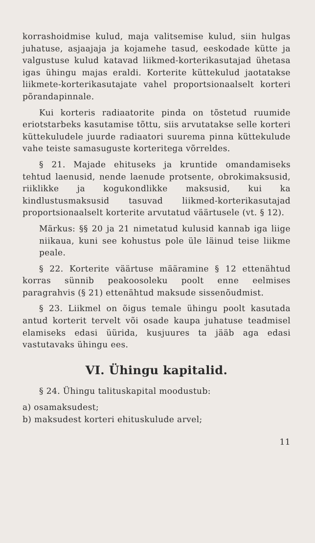korrashoidmise kulud, maja valitsemise kulud, siin hulgas juhatuse, asjaajaja ja kojamehe tasud, eeskodade kütte ja valgustuse kulud katavad liikmed-korterikasutajad ühetasa igas ühingu majas eraldi. Korterite küttekulud jaotatakse liikmete-korterikasutajate vahel proportsionaalselt korteri põrandapinnale.
Kui korteris radiaatorite pinda on tõstetud ruumide eriotstarbeks kasutamise tõttu, siis arvutatakse selle korteri küttekuludele juurde radiaatori suurema pinna küttekulude vahe teiste samasuguste korteritega võrreldes.
§ 21. Majade ehituseks ja kruntide omandamiseks tehtud laenusid, nende laenude protsente, obrokimaksusid, riiklikke ja kogukondlikke maksusid, kui ka kindlustusmaksusid tasuvad liikmed-korterikasutajad proportsionaalselt korterite arvutatud väärtusele (vt. § 12).
Märkus: §§ 20 ja 21 nimetatud kulusid kannab iga liige niikaua, kuni see kohustus pole üle läinud teise liikme peale.
§ 22. Korterite väärtuse määramine § 12 ettenähtud korras sünnib peakoosoleku poolt enne eelmises paragrahvis (§ 21) ettenähtud maksude sissenõudmist.
§ 23. Liikmel on õigus temale ühingu poolt kasutada antud korterit tervelt või osade kaupa juhatuse teadmisel elamiseks edasi üürida, kusjuures ta jääb aga edasi vastutavaks ühingu ees.
VI. Ühingu kapitalid.
§ 24. Ühingu talituskapital moodustub:
a) osamaksudest;
b) maksudest korteri ehituskulude arvel;
11